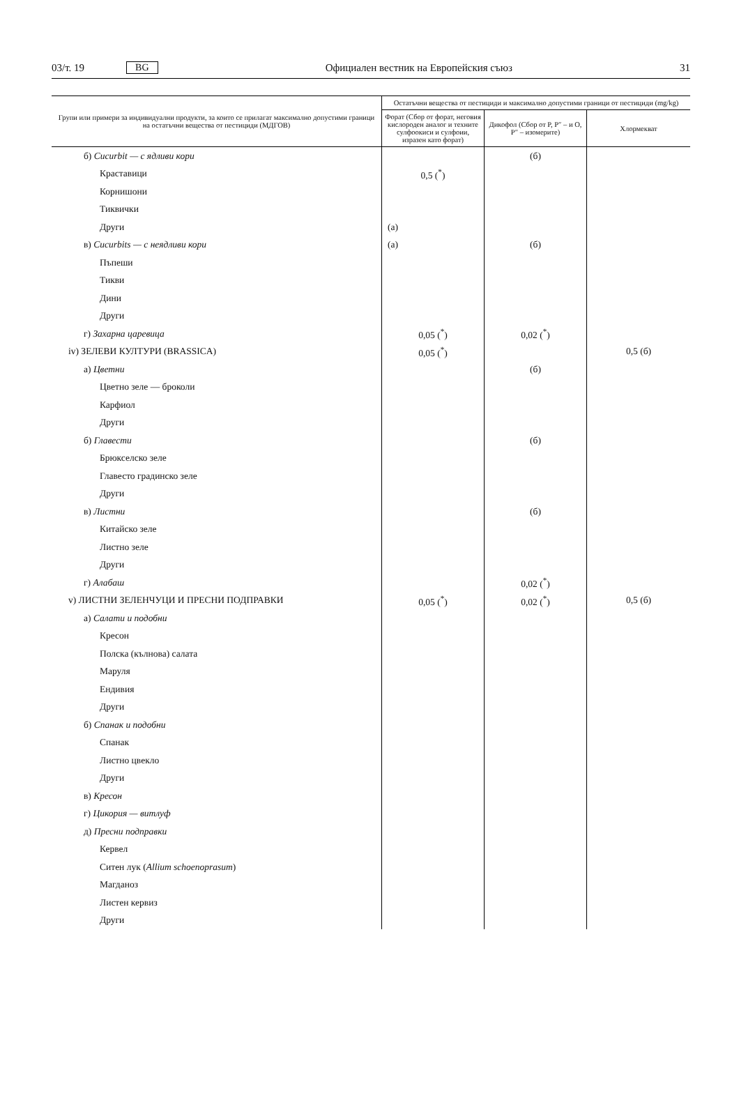03/т. 19 BG Официален вестник на Европейския съюз 31
| Групи или примери за индивидуални продукти, за които се прилагат максимално допустими граници на остатъчни вещества от пестициди (МДГОВ) | Остатъчни вещества от пестициди и максимално допустими граници от пестициди (mg/kg) | | |
| --- | --- | --- | --- |
| | Форат (Сбор от форат, неговия кислороден аналог и техните сулфоокиси и сулфоии, изразен като форат) | Дикофол (Сбор от P, P″ – и O, P″ – изомерите) | Хлормекват |
| б) Cucurbit — с ядливи кори | | (б) | |
| Краставици | 0,5 (<sup>*</sup>) | | |
| Корнишони | | | |
| Тиквички | | | |
| Други | (а) | | |
| в) Cucurbits — с неядливи кори | (а) | (б) | |
| Пъпеши | | | |
| Тикви | | | |
| Дини | | | |
| Други | | | |
| г) Захарна царевица | 0,05 (<sup>*</sup>) | 0,02 (<sup>*</sup>) | |
| iv) ЗЕЛЕВИ КУЛТУРИ (BRASSICA) | 0,05 (<sup>*</sup>) | | 0,5 (б) |
| а) Цветни | | (б) | |
| Цветно зеле — броколи | | | |
| Карфиол | | | |
| Други | | | |
| б) Главести | | (б) | |
| Брюкселско зеле | | | |
| Главесто градинско зеле | | | |
| Други | | | |
| в) Листни | | (б) | |
| Китайско зеле | | | |
| Листно зеле | | | |
| Други | | | |
| г) Алабаш | | 0,02 (<sup>*</sup>) | |
| v) ЛИСТНИ ЗЕЛЕНЧУЦИ И ПРЕСНИ ПОДПРАВКИ | 0,05 (<sup>*</sup>) | 0,02 (<sup>*</sup>) | 0,5 (б) |
| а) Салати и подобни | | | |
| Кресон | | | |
| Полска (кълнова) салата | | | |
| Маруля | | | |
| Ендивия | | | |
| Други | | | |
| б) Спанак и подобни | | | |
| Спанак | | | |
| Листно цвекло | | | |
| Други | | | |
| в) Кресон | | | |
| г) Цикория — витлуф | | | |
| д) Пресни подправки | | | |
| Кервел | | | |
| Ситен лук ( Allium schoenoprasum ) | | | |
| Магданоз | | | |
| Листен кервиз | | | |
| Други | | | |